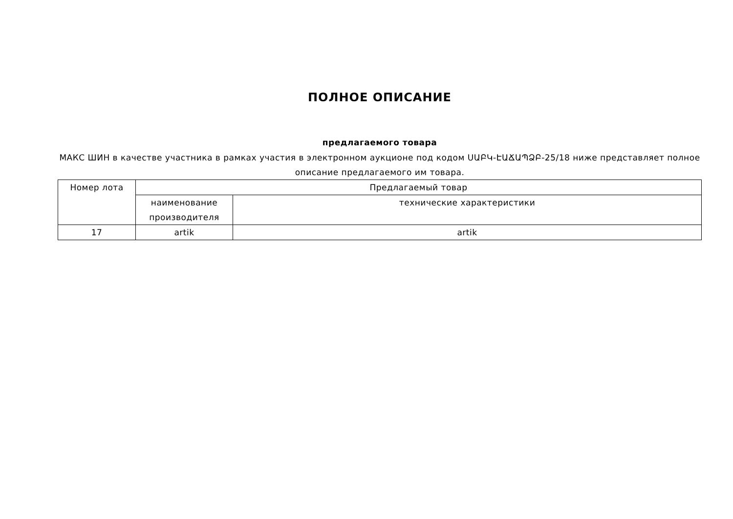ПОЛНОЕ ОПИСАНИЕ
предлагаемого товара
МАКС ШИН в качестве участника в рамках участия в электронном аукционе под кодом ՍԱԲԿ-ԷԱՃԱՊՁԲ-25/18 ниже представляет полное описание предлагаемого им товара.
| Номер лота | Предлагаемый товар | |
| --- | --- | --- |
| | наименование производителя | технические характеристики |
| 17 | artik | artik |